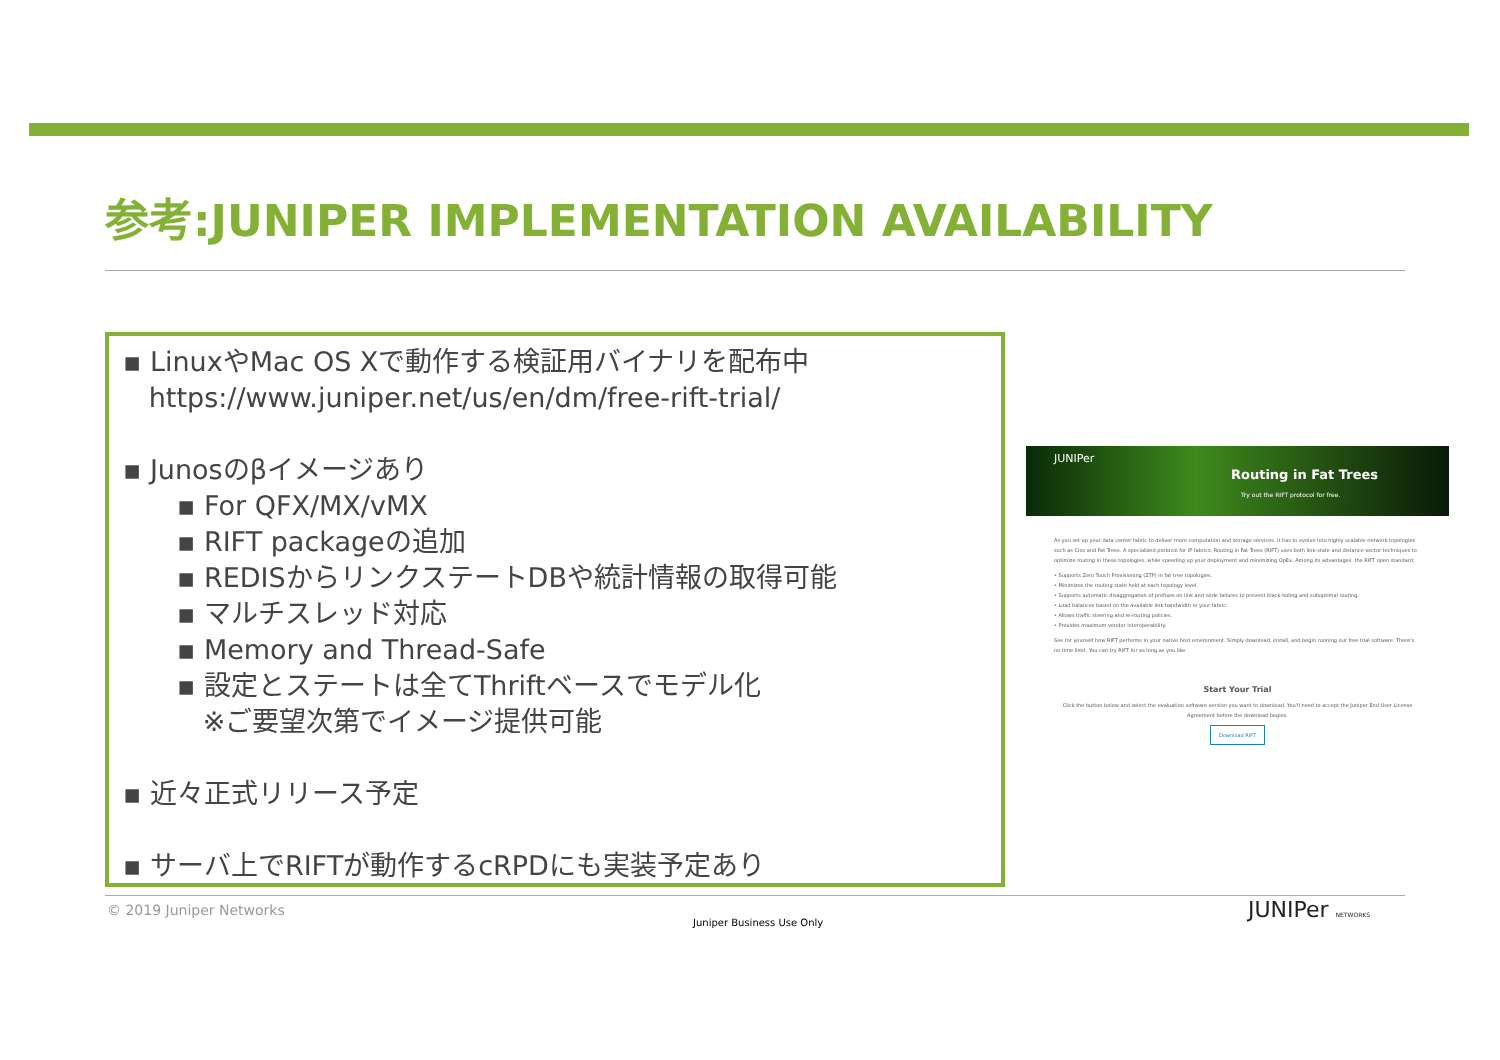参考:JUNIPER IMPLEMENTATION AVAILABILITY
▪ LinuxやMac OS Xで動作する検証用バイナリを配布中
https://www.juniper.net/us/en/dm/free-rift-trial/
▪ Junosのβイメージあり
▪ For QFX/MX/vMX
▪ RIFT packageの追加
▪ REDISからリンクステートDBや統計情報の取得可能
▪ マルチスレッド対応
▪ Memory and Thread-Safe
▪ 設定とステートは全てThriftベースでモデル化
※ご要望次第でイメージ提供可能
▪ 近々正式リリース予定
▪ サーバ上でRIFTが動作するcRPDにも実装予定あり
JUNIPer
Routing in Fat Trees
Try out the RIFT protocol for free.
As you set up your data center fabric to deliver more computation and storage services, it has to evolve into highly scalable network topologies such as Clos and Fat Trees. A specialized protocol for IP fabrics, Routing in Fat Trees (RIFT) uses both link-state and distance-vector techniques to optimize routing in these topologies, while speeding up your deployment and minimizing OpEx. Among its advantages, the RIFT open standard:
• Supports Zero Touch Provisioning (ZTP) in fat-tree topologies.
• Minimizes the routing state held at each topology level.
• Supports automatic disaggregation of prefixes on link and node failures to prevent black-holing and suboptimal routing.
• Load balances based on the available link bandwidth in your fabric.
• Allows traffic steering and re-routing policies.
• Provides maximum vendor interoperability.
See for yourself how RIFT performs in your native host environment. Simply download, install, and begin running our free trial software. There's no time limit. You can try RIFT for as long as you like.
Start Your Trial
Click the button below and select the evaluation software version you want to download. You'll need to accept the Juniper End User License Agreement before the download begins.
Download RIFT
© 2019 Juniper Networks
Juniper Business Use Only JUNIPer NETWORKS